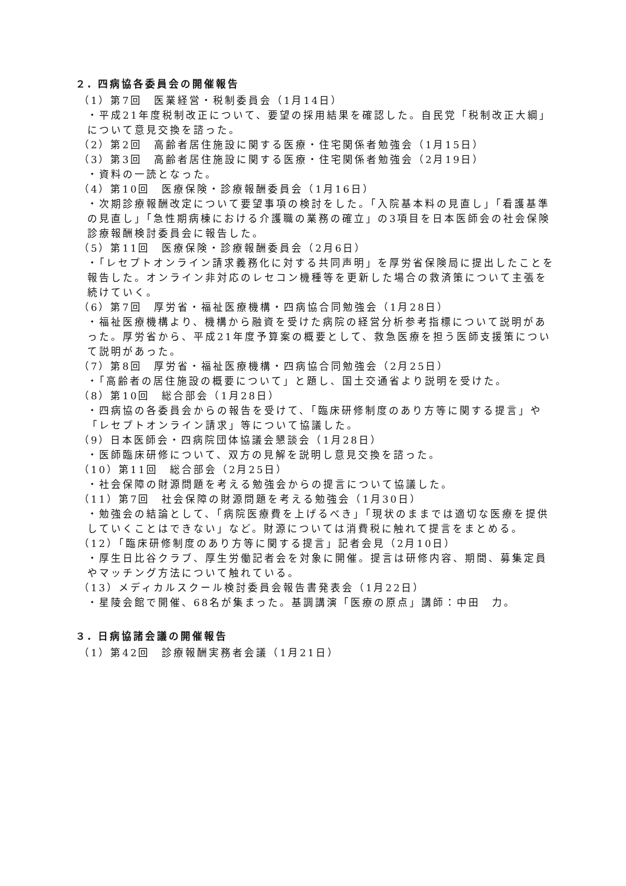２. 四病協各委員会の開催報告
（1）第7回　医業経営・税制委員会（1月14日）
・平成21年度税制改正について、要望の採用結果を確認した。自民党「税制改正大綱」について意見交換を諮った。
（2）第2回　高齢者居住施設に関する医療・住宅関係者勉強会（1月15日）
（3）第3回　高齢者居住施設に関する医療・住宅関係者勉強会（2月19日）
・資料の一読となった。
（4）第10回　医療保険・診療報酬委員会（1月16日）
・次期診療報酬改定について要望事項の検討をした。「入院基本料の見直し」「看護基準の見直し」「急性期病棟における介護職の業務の確立」の3項目を日本医師会の社会保険診療報酬検討委員会に報告した。
（5）第11回　医療保険・診療報酬委員会（2月6日）
・「レセプトオンライン請求義務化に対する共同声明」を厚労省保険局に提出したことを報告した。オンライン非対応のレセコン機種等を更新した場合の救済策について主張を続けていく。
（6）第7回　厚労省・福祉医療機構・四病協合同勉強会（1月28日）
・福祉医療機構より、機構から融資を受けた病院の経営分析参考指標について説明があった。厚労省から、平成21年度予算案の概要として、救急医療を担う医師支援策について説明があった。
（7）第8回　厚労省・福祉医療機構・四病協合同勉強会（2月25日）
・「高齢者の居住施設の概要について」と題し、国土交通省より説明を受けた。
（8）第10回　総合部会（1月28日）
・四病協の各委員会からの報告を受けて、「臨床研修制度のあり方等に関する提言」や「レセプトオンライン請求」等について協議した。
（9）日本医師会・四病院団体協議会懇談会（1月28日）
・医師臨床研修について、双方の見解を説明し意見交換を諮った。
（10）第11回　総合部会（2月25日）
・社会保障の財源問題を考える勉強会からの提言について協議した。
（11）第7回　社会保障の財源問題を考える勉強会（1月30日）
・勉強会の結論として、「病院医療費を上げるべき」「現状のままでは適切な医療を提供していくことはできない」など。財源については消費税に触れて提言をまとめる。
（12）「臨床研修制度のあり方等に関する提言」記者会見（2月10日）
・厚生日比谷クラブ、厚生労働記者会を対象に開催。提言は研修内容、期間、募集定員やマッチング方法について触れている。
（13）メディカルスクール検討委員会報告書発表会（1月22日）
・星陵会館で開催、68名が集まった。基調講演「医療の原点」講師：中田　力。
３. 日病協諸会議の開催報告
（1）第42回　診療報酬実務者会議（1月21日）